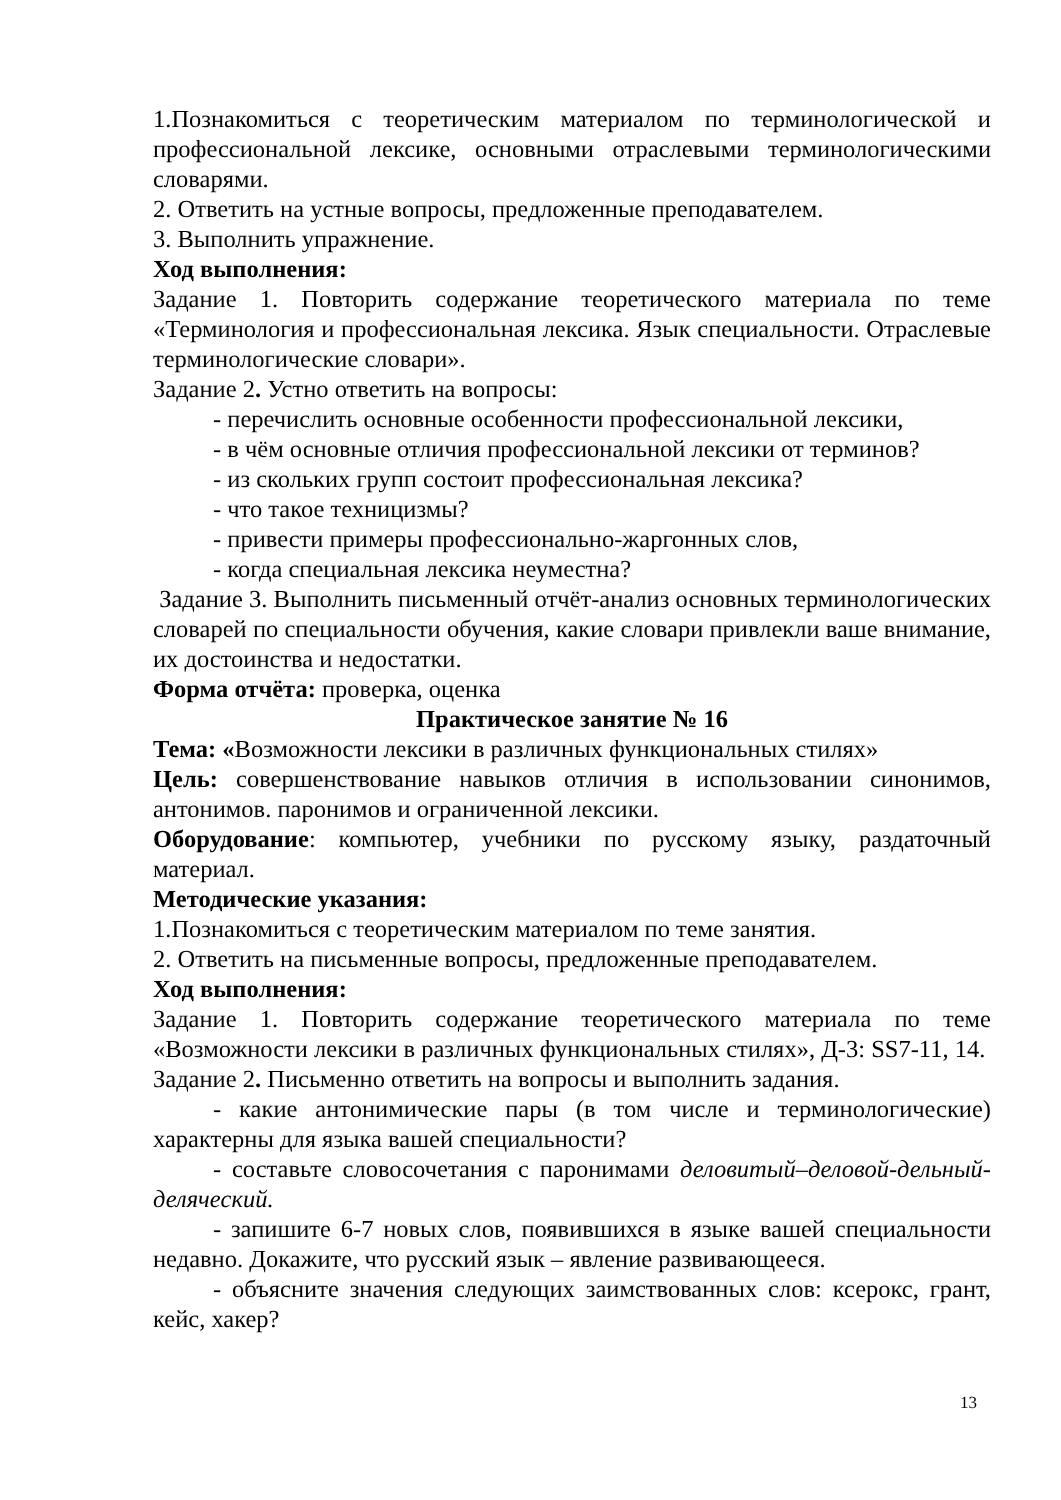1.Познакомиться с теоретическим материалом по терминологической и профессиональной лексике, основными отраслевыми терминологическими словарями.
2. Ответить на устные вопросы, предложенные преподавателем.
3. Выполнить упражнение.
Ход выполнения:
Задание 1. Повторить содержание теоретического материала по теме «Терминология и профессиональная лексика. Язык специальности. Отраслевые терминологические словари».
Задание 2. Устно ответить на вопросы:
- перечислить основные особенности профессиональной лексики,
- в чём основные отличия профессиональной лексики от терминов?
- из скольких групп состоит профессиональная лексика?
- что такое техницизмы?
- привести примеры профессионально-жаргонных слов,
- когда специальная лексика неуместна?
Задание 3. Выполнить письменный отчёт-анализ основных терминологических словарей по специальности обучения, какие словари привлекли ваше внимание, их достоинства и недостатки.
Форма отчёта: проверка, оценка
Практическое занятие № 16
Тема: «Возможности лексики в различных функциональных стилях»
Цель: совершенствование навыков отличия в использовании синонимов, антонимов. паронимов и ограниченной лексики.
Оборудование: компьютер, учебники по русскому языку, раздаточный материал.
Методические указания:
1.Познакомиться с теоретическим материалом по теме занятия.
2. Ответить на письменные вопросы, предложенные преподавателем.
Ход выполнения:
Задание 1. Повторить содержание теоретического материала по теме «Возможности лексики в различных функциональных стилях», Д-3: SS7-11, 14.
Задание 2. Письменно ответить на вопросы и выполнить задания.
- какие антонимические пары (в том числе и терминологические) характерны для языка вашей специальности?
- составьте словосочетания с паронимами деловитый–деловой-дельный-делячеcкий.
- запишите 6-7 новых слов, появившихся в языке вашей специальности недавно. Докажите, что русский язык – явление развивающееся.
- объясните значения следующих заимствованных слов: ксерокс, грант, кейс, хакер?
13